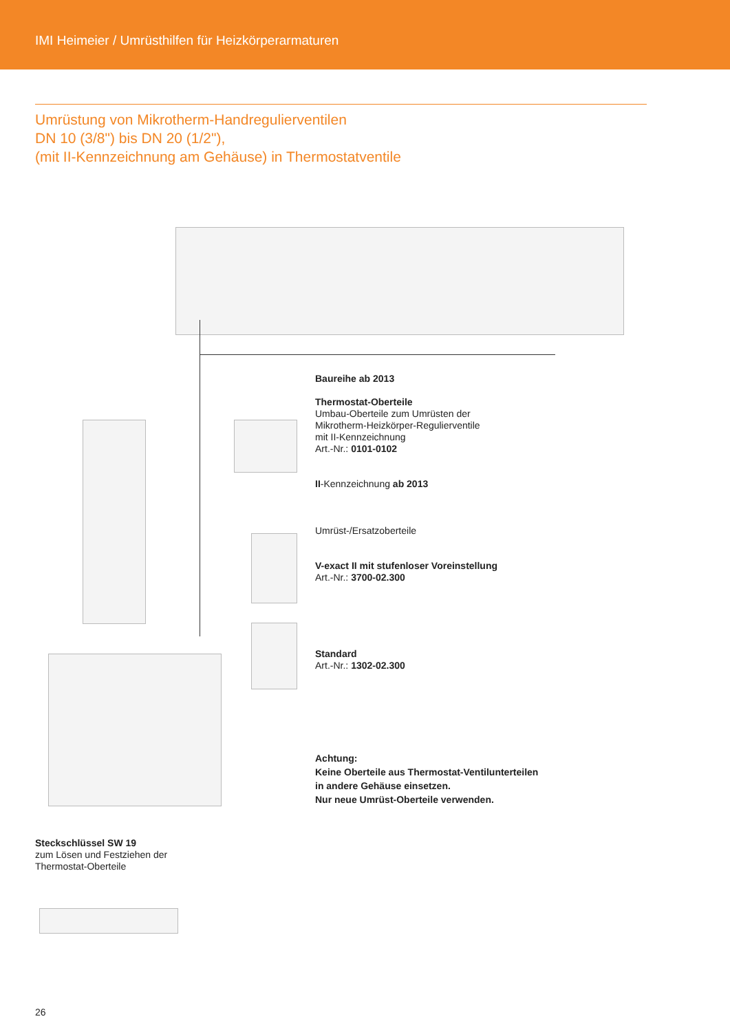IMI Heimeier / Umrüsthilfen für Heizkörperarmaturen
Umrüstung von Mikrotherm-Handregulierventilen
DN 10 (3/8") bis DN 20 (1/2"),
(mit II-Kennzeichnung am Gehäuse) in Thermostatventile
Baureihe ab 2013
Thermostat-Oberteile
Umbau-Oberteile zum Umrüsten der
Mikrotherm-Heizkörper-Regulierventile
mit II-Kennzeichnung
Art.-Nr.: 0101-0102
II-Kennzeichnung ab 2013
Umrüst-/Ersatzoberteile
V-exact II mit stufenloser Voreinstellung
Art.-Nr.: 3700-02.300
Standard
Art.-Nr.: 1302-02.300
Achtung:
Keine Oberteile aus Thermostat-Ventilunterteilen
in andere Gehäuse einsetzen.
Nur neue Umrüst-Oberteile verwenden.
Steckschlüssel SW 19
zum Lösen und Festziehen der
Thermostat-Oberteile
26